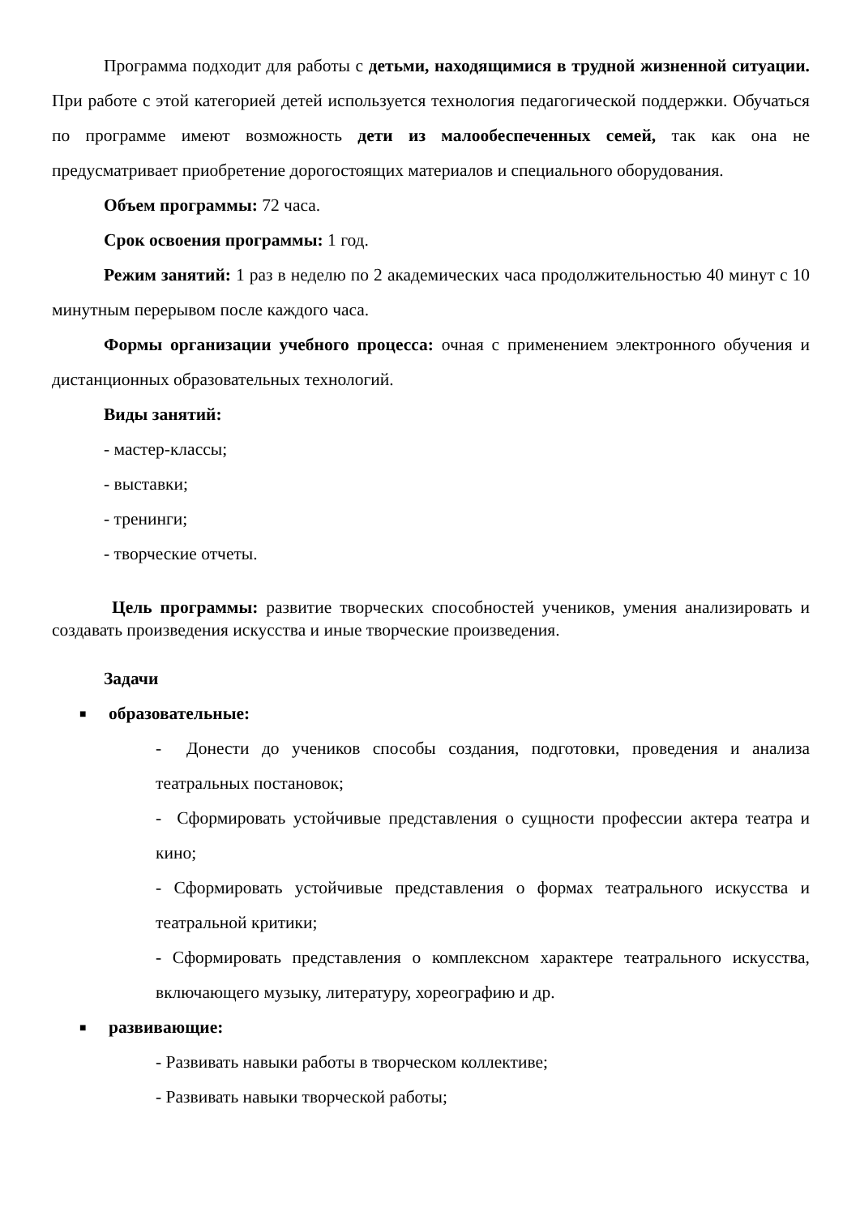Программа подходит для работы с детьми, находящимися в трудной жизненной ситуации. При работе с этой категорией детей используется технология педагогической поддержки. Обучаться по программе имеют возможность дети из малообеспеченных семей, так как она не предусматривает приобретение дорогостоящих материалов и специального оборудования.
Объем программы: 72 часа.
Срок освоения программы: 1 год.
Режим занятий: 1 раз в неделю по 2 академических часа продолжительностью 40 минут с 10 минутным перерывом после каждого часа.
Формы организации учебного процесса: очная с применением электронного обучения и дистанционных образовательных технологий.
Виды занятий:
- мастер-классы;
- выставки;
- тренинги;
- творческие отчеты.
Цель программы: развитие творческих способностей учеников, умения анализировать и создавать произведения искусства и иные творческие произведения.
Задачи
■ образовательные:
- Донести до учеников способы создания, подготовки, проведения и анализа театральных постановок;
- Сформировать устойчивые представления о сущности профессии актера театра и кино;
- Сформировать устойчивые представления о формах театрального искусства и театральной критики;
- Сформировать представления о комплексном характере театрального искусства, включающего музыку, литературу, хореографию и др.
■ развивающие:
- Развивать навыки работы в творческом коллективе;
- Развивать навыки творческой работы;